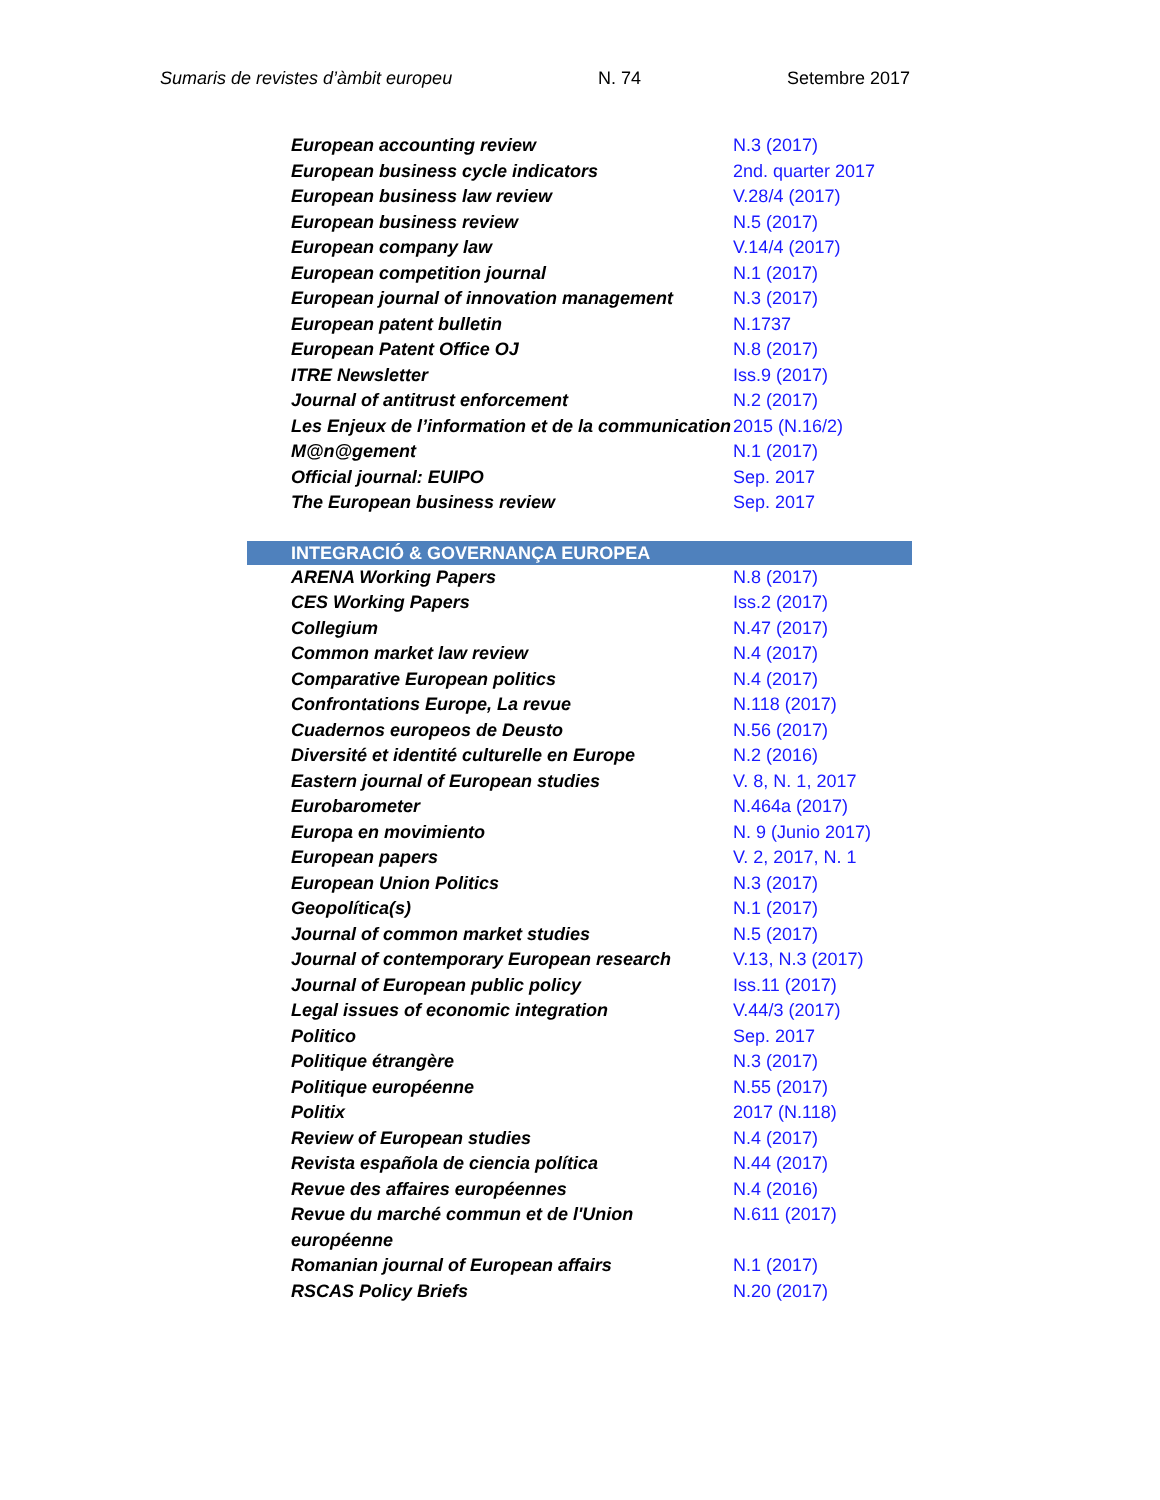Sumaris de revistes d’àmbit europeu N. 74 Setembre 2017
| European accounting review | N.3 (2017) |
| European business cycle indicators | 2nd. quarter 2017 |
| European business law review | V.28/4 (2017) |
| European business review | N.5 (2017) |
| European company law | V.14/4 (2017) |
| European competition journal | N.1 (2017) |
| European journal of innovation management | N.3 (2017) |
| European patent bulletin | N.1737 |
| European Patent Office OJ | N.8 (2017) |
| ITRE Newsletter | Iss.9 (2017) |
| Journal of antitrust enforcement | N.2 (2017) |
| Les Enjeux de l’information et de la communication | 2015 (N.16/2) |
| M@n@gement | N.1 (2017) |
| Official journal: EUIPO | Sep. 2017 |
| The European business review | Sep. 2017 |
| INTEGRACIÓ & GOVERNANÇA EUROPEA | |
| ARENA Working Papers | N.8 (2017) |
| CES Working Papers | Iss.2 (2017) |
| Collegium | N.47 (2017) |
| Common market law review | N.4 (2017) |
| Comparative European politics | N.4 (2017) |
| Confrontations Europe, La revue | N.118 (2017) |
| Cuadernos europeos de Deusto | N.56 (2017) |
| Diversité et identité culturelle en Europe | N.2 (2016) |
| Eastern journal of European studies | V. 8, N. 1, 2017 |
| Eurobarometer | N.464a (2017) |
| Europa en movimiento | N. 9 (Junio 2017) |
| European papers | V. 2, 2017, N. 1 |
| European Union Politics | N.3 (2017) |
| Geopolítica(s) | N.1 (2017) |
| Journal of common market studies | N.5 (2017) |
| Journal of contemporary European research | V.13, N.3 (2017) |
| Journal of European public policy | Iss.11 (2017) |
| Legal issues of economic integration | V.44/3 (2017) |
| Politico | Sep. 2017 |
| Politique étrangère | N.3 (2017) |
| Politique européenne | N.55 (2017) |
| Politix | 2017 (N.118) |
| Review of European studies | N.4 (2017) |
| Revista española de ciencia política | N.44 (2017) |
| Revue des affaires européennes | N.4 (2016) |
| Revue du marché commun et de l'Union européenne | N.611 (2017) |
| Romanian journal of European affairs | N.1 (2017) |
| RSCAS Policy Briefs | N.20 (2017) |